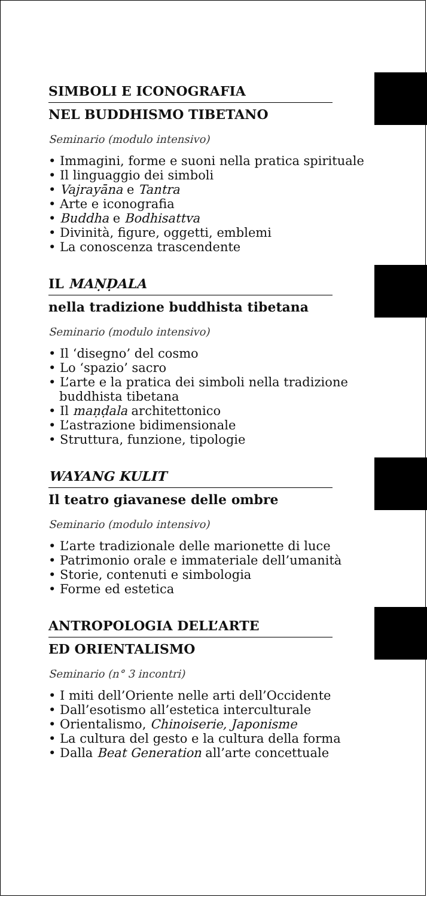SIMBOLI E ICONOGRAFIA
NEL BUDDHISMO TIBETANO
Seminario (modulo intensivo)
• Immagini, forme e suoni nella pratica spirituale
• Il linguaggio dei simboli
• Vajrayāna e Tantra
• Arte e iconografia
• Buddha e Bodhisattva
• Divinità, figure, oggetti, emblemi
• La conoscenza trascendente
IL MAṆḌALA
nella tradizione buddhista tibetana
Seminario (modulo intensivo)
• Il ‘disegno’ del cosmo
• Lo ‘spazio’ sacro
• L’arte e la pratica dei simboli nella tradizione buddhista tibetana
• Il maṇḍala architettonico
• L’astrazione bidimensionale
• Struttura, funzione, tipologie
WAYANG KULIT
Il teatro giavanese delle ombre
Seminario (modulo intensivo)
• L’arte tradizionale delle marionette di luce
• Patrimonio orale e immateriale dell’umanità
• Storie, contenuti e simbologia
• Forme ed estetica
ANTROPOLOGIA DELL’ARTE
ED ORIENTALISMO
Seminario (n° 3 incontri)
• I miti dell’Oriente nelle arti dell’Occidente
• Dall’esotismo all’estetica interculturale
• Orientalismo, Chinoiserie, Japonisme
• La cultura del gesto e la cultura della forma
• Dalla Beat Generation all’arte concettuale